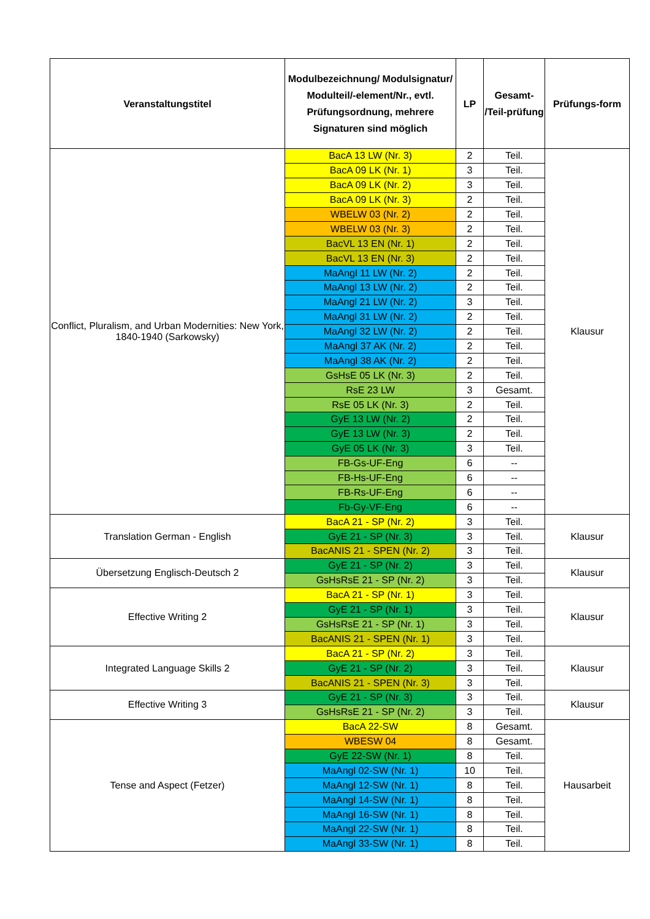| Veranstaltungstitel | Modulbezeichnung/ Modulsignatur/ Modulteil/-element/Nr., evtl. Prüfungsordnung, mehrere Signaturen sind möglich | LP | Gesamt- /Teil-prüfung | Prüfungs-form |
| --- | --- | --- | --- | --- |
| Conflict, Pluralism, and Urban Modernities: New York, 1840-1940 (Sarkowsky) | BacA 13 LW (Nr. 3) | 2 | Teil. | Klausur |
| | BacA 09 LK (Nr. 1) | 3 | Teil. | |
| | BacA 09 LK (Nr. 2) | 3 | Teil. | |
| | BacA 09 LK (Nr. 3) | 2 | Teil. | |
| | WBELW 03 (Nr. 2) | 2 | Teil. | |
| | WBELW 03 (Nr. 3) | 2 | Teil. | |
| | BacVL 13 EN (Nr. 1) | 2 | Teil. | |
| | BacVL 13 EN (Nr. 3) | 2 | Teil. | |
| | MaAngl 11 LW (Nr. 2) | 2 | Teil. | |
| | MaAngl 13 LW (Nr. 2) | 2 | Teil. | |
| | MaAngl 21 LW (Nr. 2) | 3 | Teil. | |
| | MaAngl 31 LW (Nr. 2) | 2 | Teil. | |
| | MaAngl 32 LW (Nr. 2) | 2 | Teil. | |
| | MaAngl 37 AK (Nr. 2) | 2 | Teil. | |
| | MaAngl 38 AK (Nr. 2) | 2 | Teil. | |
| | GsHsE 05 LK (Nr. 3) | 2 | Teil. | |
| | RsE 23 LW | 3 | Gesamt. | |
| | RsE 05 LK (Nr. 3) | 2 | Teil. | |
| | GyE 13 LW (Nr. 2) | 2 | Teil. | |
| | GyE 13 LW (Nr. 3) | 2 | Teil. | |
| | GyE 05 LK (Nr. 3) | 3 | Teil. | |
| | FB-Gs-UF-Eng | 6 | -- | |
| | FB-Hs-UF-Eng | 6 | -- | |
| | FB-Rs-UF-Eng | 6 | -- | |
| | Fb-Gy-VF-Eng | 6 | -- | |
| Translation German - English | BacA 21 - SP (Nr. 2) | 3 | Teil. | Klausur |
| | GyE 21 - SP (Nr. 3) | 3 | Teil. | |
| | BacANIS 21 - SPEN (Nr. 2) | 3 | Teil. | |
| Übersetzung Englisch-Deutsch 2 | GyE 21 - SP (Nr. 2) | 3 | Teil. | Klausur |
| | GsHsRsE 21 - SP (Nr. 2) | 3 | Teil. | |
| Effective Writing 2 | BacA 21 - SP (Nr. 1) | 3 | Teil. | Klausur |
| | GyE 21 - SP (Nr. 1) | 3 | Teil. | |
| | GsHsRsE 21 - SP (Nr. 1) | 3 | Teil. | |
| | BacANIS 21 - SPEN (Nr. 1) | 3 | Teil. | |
| Integrated Language Skills 2 | BacA 21 - SP (Nr. 2) | 3 | Teil. | Klausur |
| | GyE 21 - SP (Nr. 2) | 3 | Teil. | |
| | BacANIS 21 - SPEN (Nr. 3) | 3 | Teil. | |
| Effective Writing 3 | GyE 21 - SP (Nr. 3) | 3 | Teil. | Klausur |
| | GsHsRsE 21 - SP (Nr. 2) | 3 | Teil. | |
| Tense and Aspect (Fetzer) | BacA 22-SW | 8 | Gesamt. | Hausarbeit |
| | WBESW 04 | 8 | Gesamt. | |
| | GyE 22-SW (Nr. 1) | 8 | Teil. | |
| | MaAngl 02-SW (Nr. 1) | 10 | Teil. | |
| | MaAngl 12-SW (Nr. 1) | 8 | Teil. | |
| | MaAngl 14-SW (Nr. 1) | 8 | Teil. | |
| | MaAngl 16-SW (Nr. 1) | 8 | Teil. | |
| | MaAngl 22-SW (Nr. 1) | 8 | Teil. | |
| | MaAngl 33-SW (Nr. 1) | 8 | Teil. | |